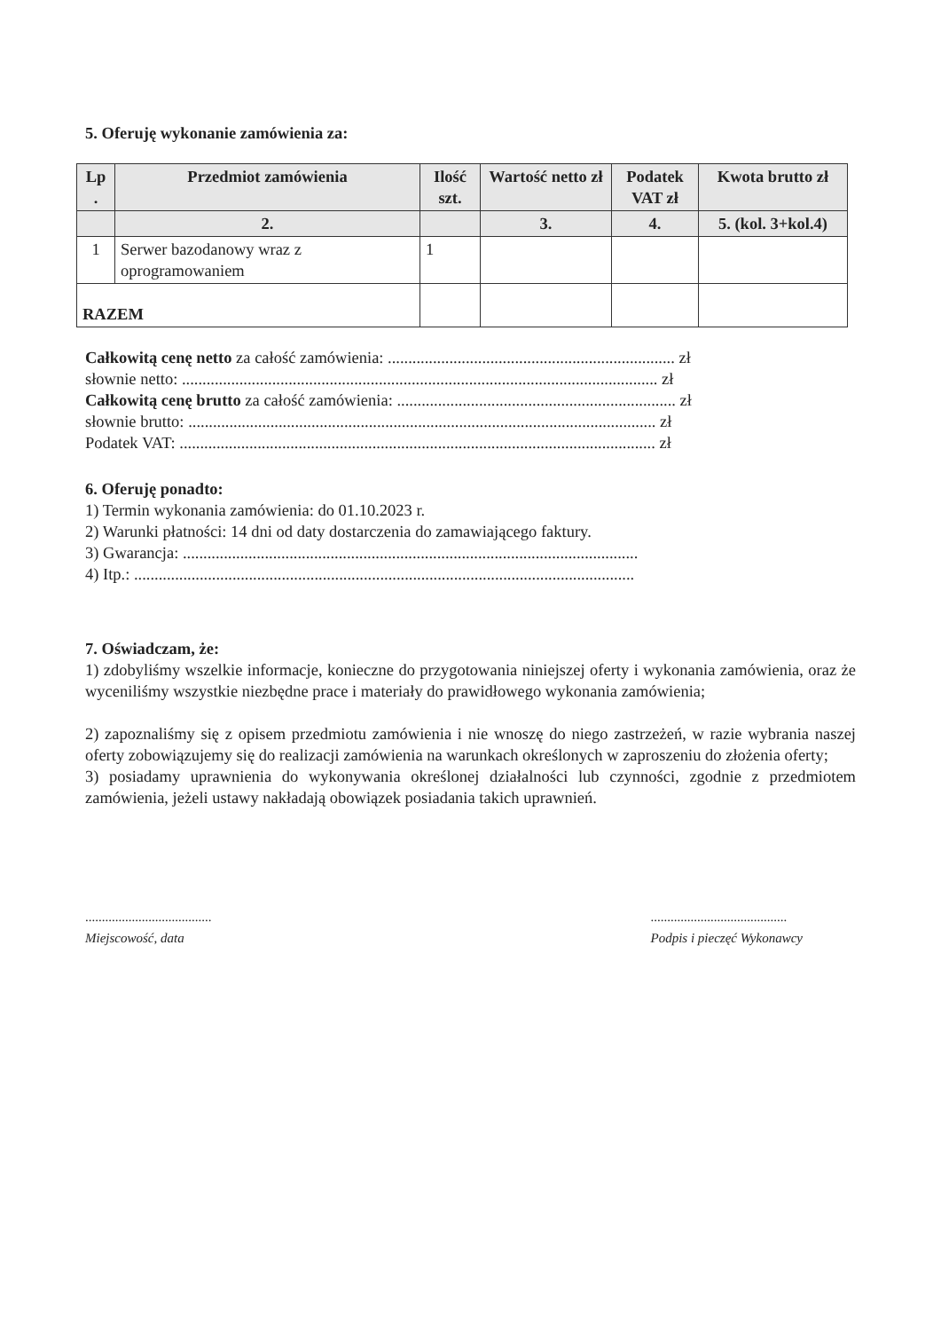5. Oferuję wykonanie zamówienia za:
| Lp . | Przedmiot zamówienia | Ilość szt. | Wartość netto zł | Podatek VAT zł | Kwota brutto zł |
| --- | --- | --- | --- | --- | --- |
| | 2. | | 3. | 4. | 5. (kol. 3+kol.4) |
| 1 | Serwer bazodanowy wraz z oprogramowaniem | 1 | | | |
| RAZEM | | | | | |
Całkowitą cenę netto za całość zamówienia: ...................................................................... zł
słownie netto: .................................................................................................................... zł
Całkowitą cenę brutto za całość zamówienia: .................................................................... zł
słownie brutto: .................................................................................................................. zł
Podatek VAT: .................................................................................................................... zł
6. Oferuję ponadto:
1) Termin wykonania zamówienia: do 01.10.2023 r.
2) Warunki płatności: 14 dni od daty dostarczenia do zamawiającego faktury.
3) Gwarancja: ...............................................................................................................
4) Itp.: ..........................................................................................................................
7. Oświadczam, że:
1) zdobyliśmy wszelkie informacje, konieczne do przygotowania niniejszej oferty i wykonania zamówienia, oraz że wyceniliśmy wszystkie niezbędne prace i materiały do prawidłowego wykonania zamówienia;
2) zapoznaliśmy się z opisem przedmiotu zamówienia i nie wnoszę do niego zastrzeżeń, w razie wybrania naszej oferty zobowiązujemy się do realizacji zamówienia na warunkach określonych w zaproszeniu do złożenia oferty;
3) posiadamy uprawnienia do wykonywania określonej działalności lub czynności, zgodnie z przedmiotem zamówienia, jeżeli ustawy nakładają obowiązek posiadania takich uprawnień.
......................................
Miejscowość, data
.........................................
Podpis i pieczęć Wykonawcy